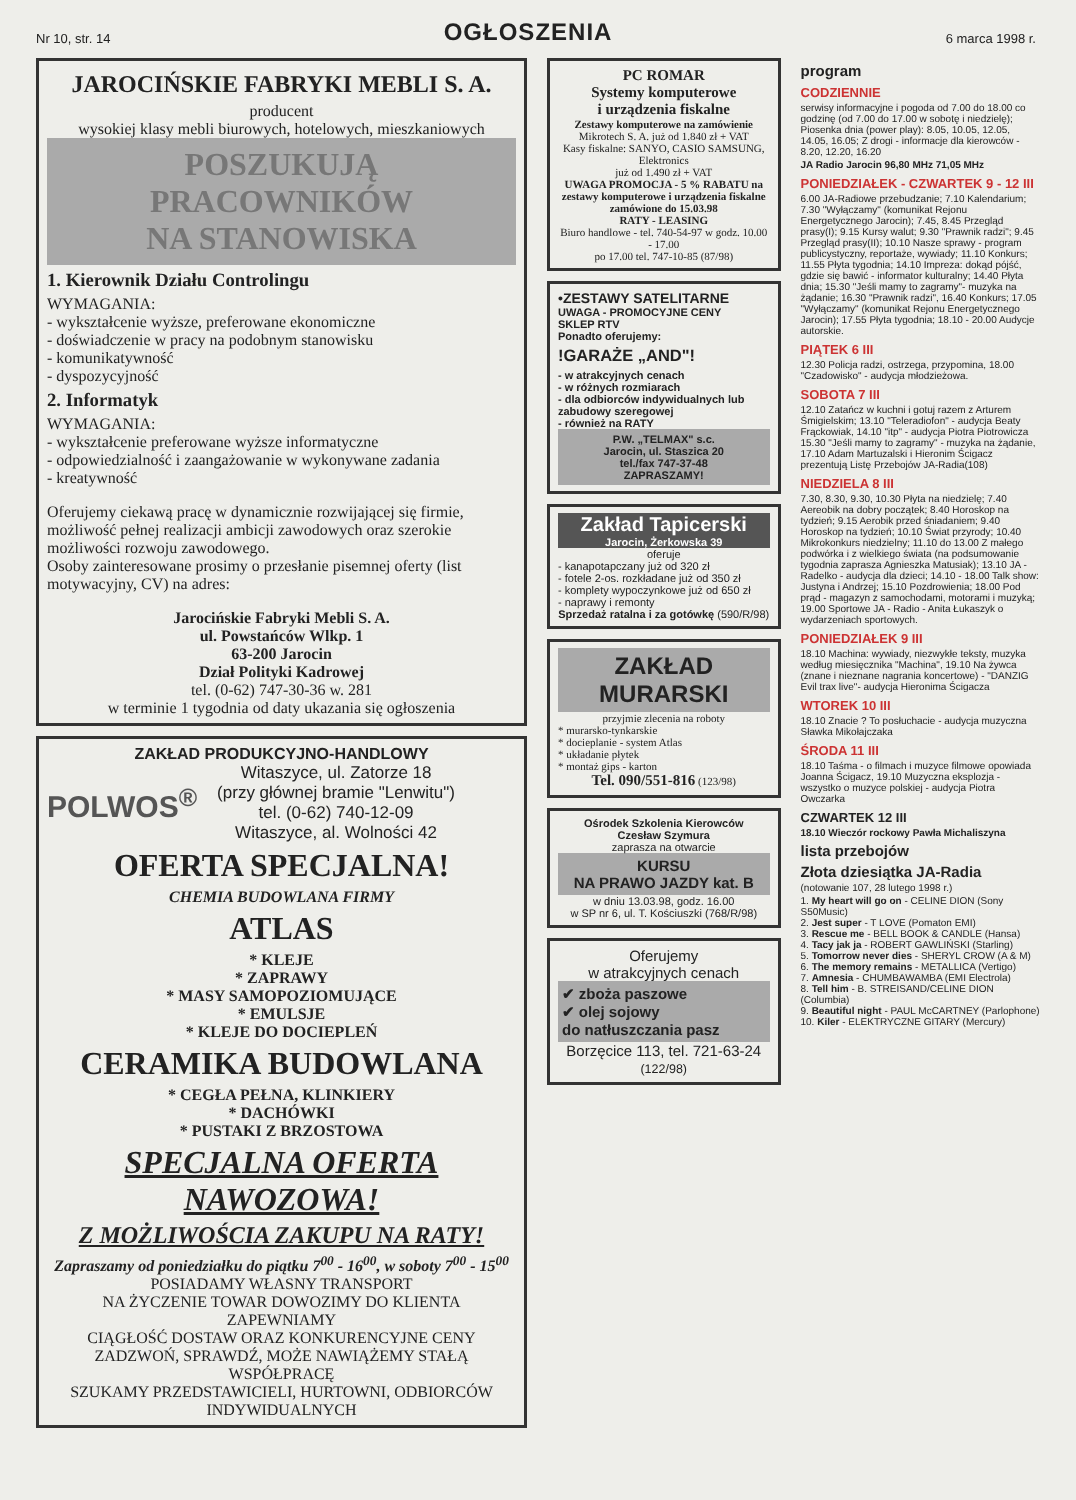Nr 10, str. 14 OGŁOSZENIA 6 marca 1998 r.
JAROCIŃSKIE FABRYKI MEBLI S. A.
producent
wysokiej klasy mebli biurowych, hotelowych, mieszkaniowych
POSZUKUJĄ PRACOWNIKÓW
NA STANOWISKA
1. Kierownik Działu Controlingu
WYMAGANIA:
- wykształcenie wyższe, preferowane ekonomiczne
- doświadczenie w pracy na podobnym stanowisku
- komunikatywność
- dyspozycyjność
2. Informatyk
WYMAGANIA:
- wykształcenie preferowane wyższe informatyczne
- odpowiedzialność i zaangażowanie w wykonywane zadania
- kreatywność
Oferujemy ciekawą pracę w dynamicznie rozwijającej się firmie, możliwość pełnej realizacji ambicji zawodowych oraz szerokie możliwości rozwoju zawodowego.
Osoby zainteresowane prosimy o przesłanie pisemnej oferty (list motywacyjny, CV) na adres:
Jarocińskie Fabryki Mebli S. A.
ul. Powstańców Wlkp. 1
63-200 Jarocin
Dział Polityki Kadrowej
tel. (0-62) 747-30-36 w. 281
w terminie 1 tygodnia od daty ukazania się ogłoszenia
ZAKŁAD PRODUKCYJNO-HANDLOWY
POLWOS<sup>®</sup>
Witaszyce, ul. Zatorze 18
(przy głównej bramie "Lenwitu")
tel. (0-62) 740-12-09
Witaszyce, al. Wolności 42
OFERTA SPECJALNA!
CHEMIA BUDOWLANA FIRMY
ATLAS
* KLEJE
* ZAPRAWY
* MASY SAMOPOZIOMUJĄCE
* EMULSJE
* KLEJE DO DOCIEPLEŃ
CERAMIKA BUDOWLANA
* CEGŁA PEŁNA, KLINKIERY
* DACHÓWKI
* PUSTAKI Z BRZOSTOWA
SPECJALNA OFERTA NAWOZOWA!
Z MOŻLIWOŚCIA ZAKUPU NA RATY!
Zapraszamy od poniedziałku do piątku 7<sup>00</sup> - 16<sup>00</sup>, w soboty 7<sup>00</sup> - 15<sup>00</sup>
POSIADAMY WŁASNY TRANSPORT
NA ŻYCZENIE TOWAR DOWOZIMY DO KLIENTA
ZAPEWNIAMY
CIĄGŁOŚĆ DOSTAW ORAZ KONKURENCYJNE CENY
ZADZWOŃ, SPRAWDŹ, MOŻE NAWIĄŻEMY STAŁĄ WSPÓŁPRACĘ
SZUKAMY PRZEDSTAWICIELI, HURTOWNI, ODBIORCÓW INDYWIDUALNYCH
PC ROMAR
Systemy komputerowe
i urządzenia fiskalne
Zestawy komputerowe na zamówienie
Mikrotech S. A. już od 1.840 zł + VAT
Kasy fiskalne: SANYO, CASIO SAMSUNG, Elektronics
już od 1.490 zł + VAT
UWAGA PROMOCJA - 5 % RABATU na zestawy komputerowe i urządzenia fiskalne zamówione do 15.03.98
RATY - LEASING
Biuro handlowe - tel. 740-54-97 w godz. 10.00 - 17.00
po 17.00 tel. 747-10-85 (87/98)
•ZESTAWY SATELITARNE
UWAGA - PROMOCYJNE CENY
SKLEP RTV
Ponadto oferujemy:
!GARAŻE „AND"!
- w atrakcyjnych cenach
- w różnych rozmiarach
- dla odbiorców indywidualnych lub zabudowy szeregowej
- również na RATY
P.W. „TELMAX" s.c.
Jarocin, ul. Staszica 20
tel./fax 747-37-48
ZAPRASZAMY!
Zakład Tapicerski
Jarocin, Żerkowska 39
oferuje
- kanapotapczany już od 320 zł
- fotele 2-os. rozkładane już od 350 zł
- komplety wypoczynkowe już od 650 zł
- naprawy i remonty
Sprzedaż ratalna i za gotówkę (590/R/98)
ZAKŁAD MURARSKI
przyjmie zlecenia na roboty
* murarsko-tynkarskie
* docieplanie - system Atlas
* układanie płytek
* montaż gips - karton
Tel. 090/551-816 (123/98)
Ośrodek Szkolenia Kierowców
Czesław Szymura
zaprasza na otwarcie
KURSU
NA PRAWO JAZDY kat. B
w dniu 13.03.98, godz. 16.00
w SP nr 6, ul. T. Kościuszki (768/R/98)
Oferujemy
w atrakcyjnych cenach
✔ zboża paszowe
✔ olej sojowy
do natłuszczania pasz
Borzęcice 113, tel. 721-63-24
(122/98)
program
CODZIENNIE
serwisy informacyjne i pogoda od 7.00 do 18.00 co godzinę (od 7.00 do 17.00 w sobotę i niedzielę); Piosenka dnia (power play): 8.05, 10.05, 12.05, 14.05, 16.05; Z drogi - informacje dla kierowców - 8.20, 12.20, 16.20
JA Radio Jarocin 96,80 MHz 71,05 MHz
PONIEDZIAŁEK - CZWARTEK 9 - 12 III
6.00 JA-Radiowe przebudzanie; 7.10 Kalendarium; 7.30 "Wyłączamy" (komunikat Rejonu Energetycznego Jarocin); 7.45, 8.45 Przegląd prasy(I); 9.15 Kursy walut; 9.30 "Prawnik radzi"; 9.45 Przegląd prasy(II); 10.10 Nasze sprawy - program publicystyczny, reportaże, wywiady; 11.10 Konkurs; 11.55 Płyta tygodnia; 14.10 Impreza: dokąd pójść, gdzie się bawić - informator kulturalny; 14.40 Płyta dnia; 15.30 "Jeśli mamy to zagramy"- muzyka na żądanie; 16.30 "Prawnik radzi", 16.40 Konkurs; 17.05 "Wyłączamy" (komunikat Rejonu Energetycznego Jarocin); 17.55 Płyta tygodnia; 18.10 - 20.00 Audycje autorskie.
PIĄTEK 6 III
12.30 Policja radzi, ostrzega, przypomina, 18.00 "Czadowisko" - audycja młodzieżowa.
SOBOTA 7 III
12.10 Zatańcz w kuchni i gotuj razem z Arturem Śmigielskim; 13.10 "Teleradiofon" - audycja Beaty Frąckowiak, 14.10 "itp" - audycja Piotra Piotrowicza 15.30 "Jeśli mamy to zagramy" - muzyka na żądanie, 17.10 Adam Martuzalski i Hieronim Ścigacz prezentują Listę Przebojów JA-Radia(108)
NIEDZIELA 8 III
7.30, 8.30, 9.30, 10.30 Płyta na niedzielę; 7.40 Aereobik na dobry początek; 8.40 Horoskop na tydzień; 9.15 Aerobik przed śniadaniem; 9.40 Horoskop na tydzień; 10.10 Świat przyrody; 10.40 Mikrokonkurs niedzielny; 11.10 do 13.00 Z małego podwórka i z wielkiego świata (na podsumowanie tygodnia zaprasza Agnieszka Matusiak); 13.10 JA - Radelko - audycja dla dzieci; 14.10 - 18.00 Talk show: Justyna i Andrzej; 15.10 Pozdrowienia; 18.00 Pod prąd - magazyn z samochodami, motorami i muzyką; 19.00 Sportowe JA - Radio - Anita Łukaszyk o wydarzeniach sportowych.
PONIEDZIAŁEK 9 III
18.10 Machina: wywiady, niezwykłe teksty, muzyka według miesięcznika "Machina", 19.10 Na żywca (znane i nieznane nagrania koncertowe) - "DANZIG Evil trax live"- audycja Hieronima Ścigacza
WTOREK 10 III
18.10 Znacie ? To posłuchacie - audycja muzyczna Sławka Mikołajczaka
ŚRODA 11 III
18.10 Taśma - o filmach i muzyce filmowe opowiada Joanna Ścigacz, 19.10 Muzyczna eksplozja - wszystko o muzyce polskiej - audycja Piotra Owczarka
CZWARTEK 12 III
18.10 Wieczór rockowy Pawła Michaliszyna
lista przebojów
Złota dziesiątka JA-Radia
(notowanie 107, 28 lutego 1998 r.)
1. My heart will go on - CELINE DION (Sony S50Music)
2. Jest super - T LOVE (Pomaton EMI)
3. Rescue me - BELL BOOK & CANDLE (Hansa)
4. Tacy jak ja - ROBERT GAWLIŃSKI (Starling)
5. Tomorrow never dies - SHERYL CROW (A & M)
6. The memory remains - METALLICA (Vertigo)
7. Amnesia - CHUMBAWAMBA (EMI Electrola)
8. Tell him - B. STREISAND/CELINE DION (Columbia)
9. Beautiful night - PAUL McCARTNEY (Parlophone)
10. Kiler - ELEKTRYCZNE GITARY (Mercury)